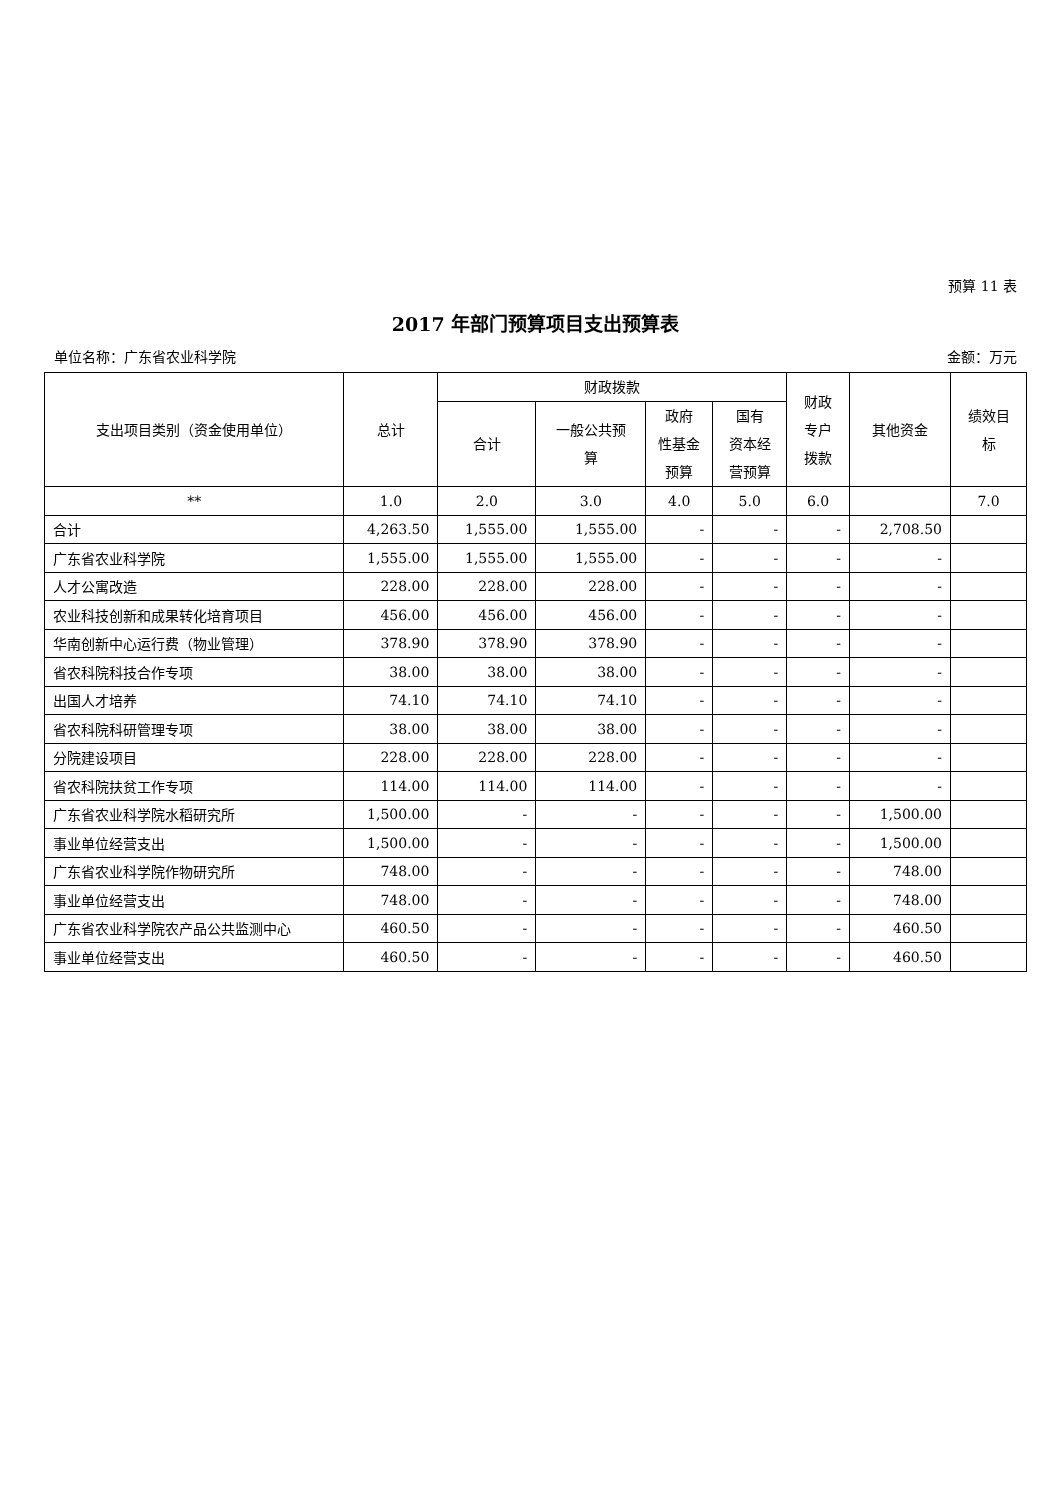预算 11 表
2017 年部门预算项目支出预算表
单位名称：广东省农业科学院 金额：万元
| 支出项目类别（资金使用单位） | 总计 | 财政拨款 | | | | 财政 专户 拨款 | 其他资金 | 绩效目 标 |
| --- | --- | --- | --- | --- | --- | --- | --- | --- |
| | | 合计 | 一般公共预 算 | 政府 性基金 预算 | 国有 资本经 营预算 | | | |
| ** | 1.0 | 2.0 | 3.0 | 4.0 | 5.0 | 6.0 | | 7.0 |
| 合计 | 4,263.50 | 1,555.00 | 1,555.00 | - | - | - | 2,708.50 | |
| 广东省农业科学院 | 1,555.00 | 1,555.00 | 1,555.00 | - | - | - | - | |
| 人才公寓改造 | 228.00 | 228.00 | 228.00 | - | - | - | - | |
| 农业科技创新和成果转化培育项目 | 456.00 | 456.00 | 456.00 | - | - | - | - | |
| 华南创新中心运行费（物业管理） | 378.90 | 378.90 | 378.90 | - | - | - | - | |
| 省农科院科技合作专项 | 38.00 | 38.00 | 38.00 | - | - | - | - | |
| 出国人才培养 | 74.10 | 74.10 | 74.10 | - | - | - | - | |
| 省农科院科研管理专项 | 38.00 | 38.00 | 38.00 | - | - | - | - | |
| 分院建设项目 | 228.00 | 228.00 | 228.00 | - | - | - | - | |
| 省农科院扶贫工作专项 | 114.00 | 114.00 | 114.00 | - | - | - | - | |
| 广东省农业科学院水稻研究所 | 1,500.00 | - | - | - | - | - | 1,500.00 | |
| 事业单位经营支出 | 1,500.00 | - | - | - | - | - | 1,500.00 | |
| 广东省农业科学院作物研究所 | 748.00 | - | - | - | - | - | 748.00 | |
| 事业单位经营支出 | 748.00 | - | - | - | - | - | 748.00 | |
| 广东省农业科学院农产品公共监测中心 | 460.50 | - | - | - | - | - | 460.50 | |
| 事业单位经营支出 | 460.50 | - | - | - | - | - | 460.50 | |